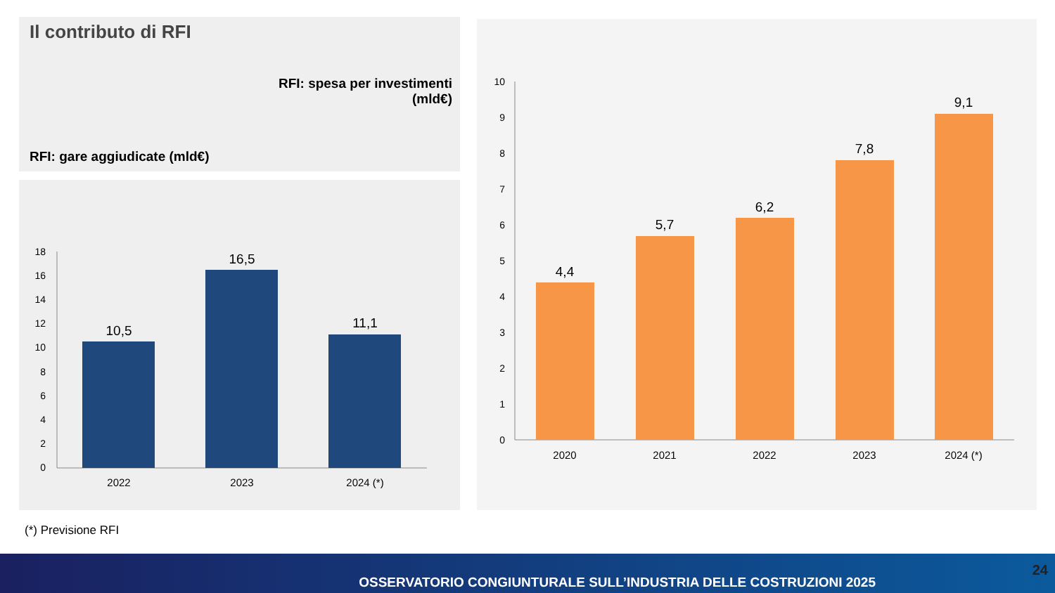Il contributo di RFI
RFI: spesa per investimenti (mld€)
RFI: gare aggiudicate (mld€)
18
16
14
12
10
8
6
4
2
0
10,5
16,5
11,1
2022
2023
2024 (*)
10
9
8
7
6
5
4
3
2
1
0
4,4
5,7
6,2
7,8
9,1
2020
2021
2022
2023
2024 (*)
(*) Previsione RFI
OSSERVATORIO CONGIUNTURALE SULL’INDUSTRIA DELLE COSTRUZIONI 2025
24